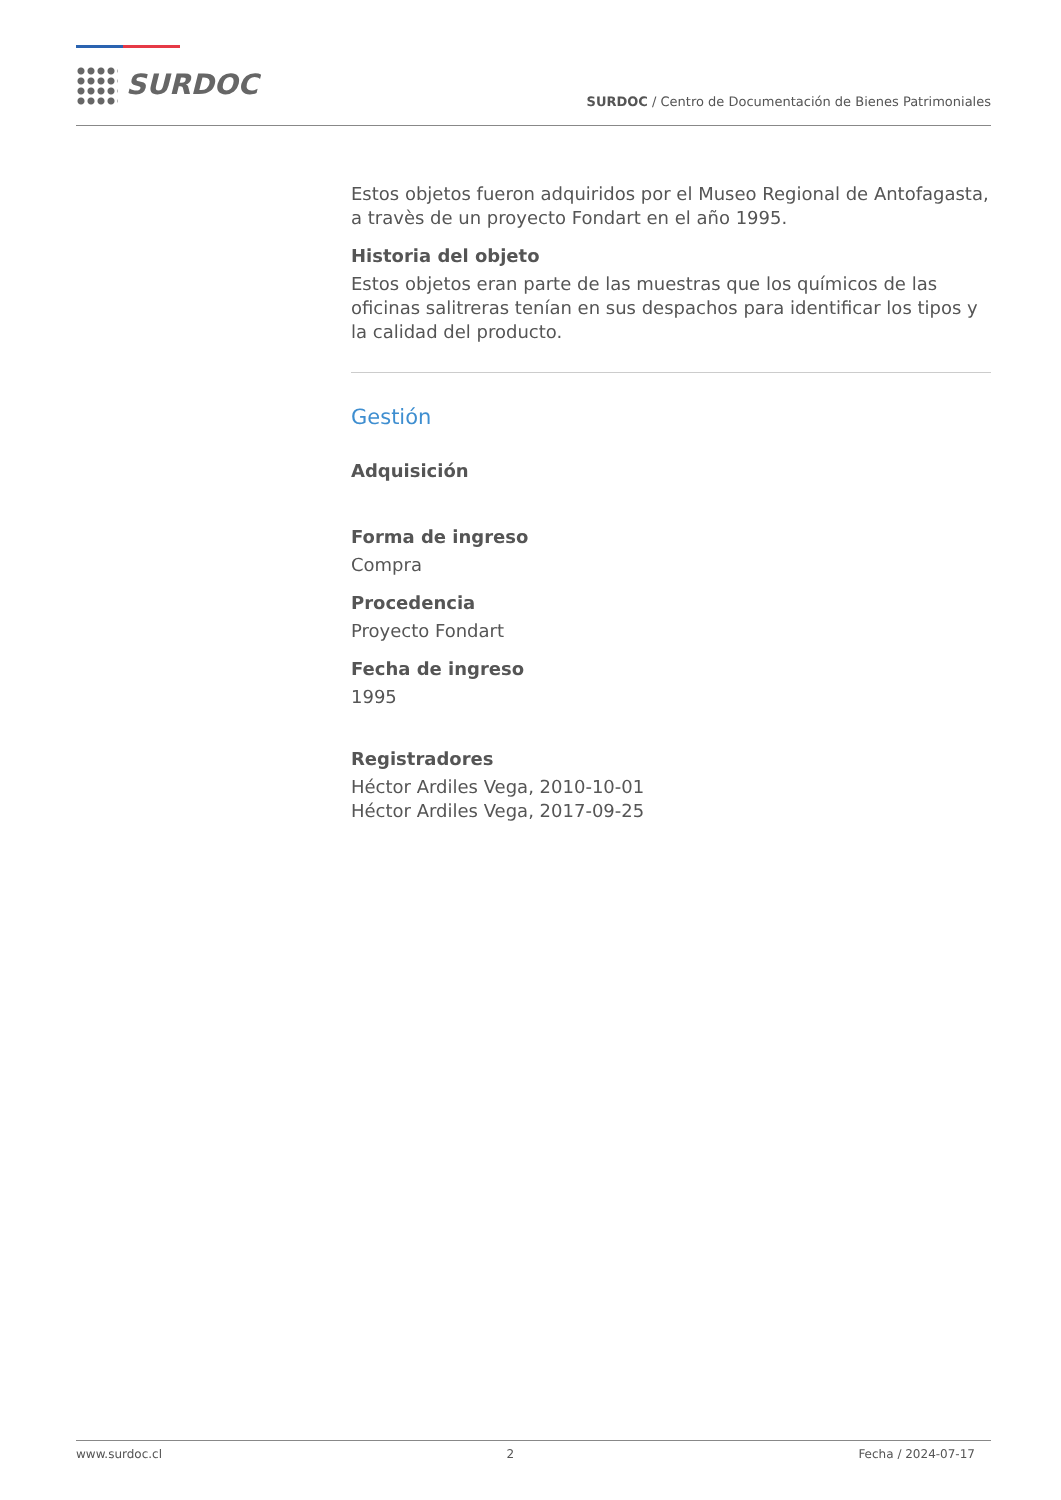SURDOC
SURDOC / Centro de Documentación de Bienes Patrimoniales
Estos objetos fueron adquiridos por el Museo Regional de Antofagasta, a travès de un proyecto Fondart en el año 1995.
Historia del objeto
Estos objetos eran parte de las muestras que los químicos de las oficinas salitreras tenían en sus despachos para identificar los tipos y la calidad del producto.
Gestión
Adquisición
Forma de ingreso
Compra
Procedencia
Proyecto Fondart
Fecha de ingreso
1995
Registradores
Héctor Ardiles Vega, 2010-10-01
Héctor Ardiles Vega, 2017-09-25
www.surdoc.cl 2 Fecha / 2024-07-17